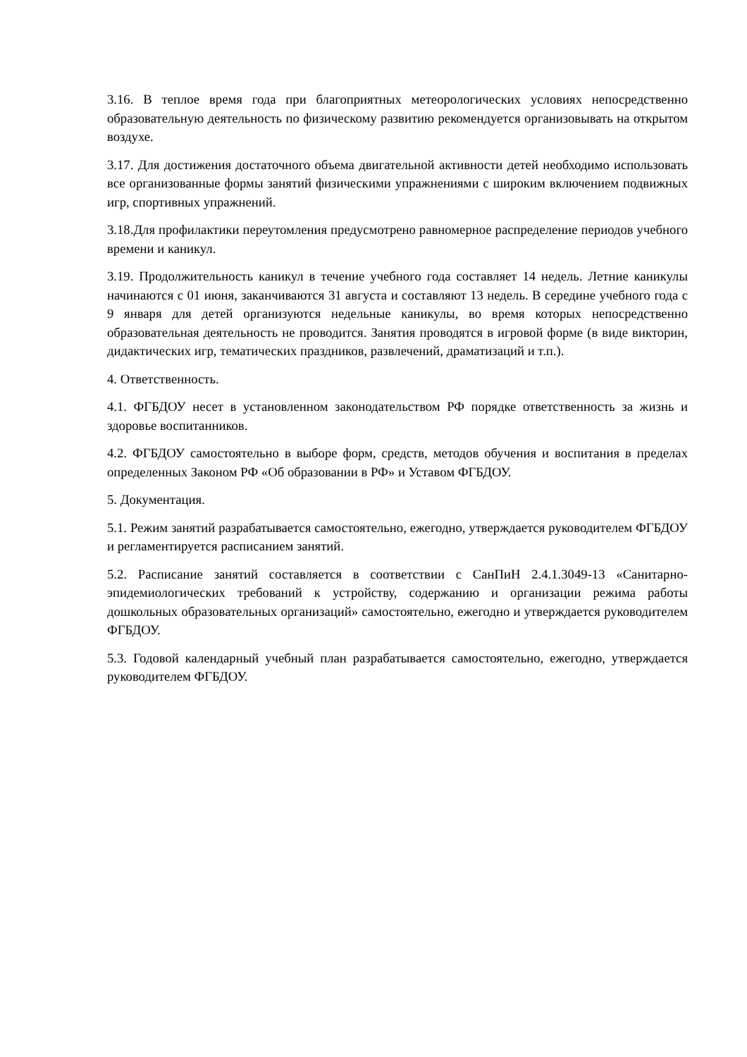3.16. В теплое время года при благоприятных метеорологических условиях непосредственно образовательную деятельность по физическому развитию рекомендуется организовывать на открытом воздухе.
3.17. Для достижения достаточного объема двигательной активности детей необходимо использовать все организованные формы занятий физическими упражнениями с широким включением подвижных игр, спортивных упражнений.
3.18.Для профилактики переутомления предусмотрено равномерное распределение периодов учебного времени и каникул.
3.19. Продолжительность каникул в течение учебного года составляет 14 недель. Летние каникулы начинаются с 01 июня, заканчиваются 31 августа и составляют 13 недель. В середине учебного года с 9 января для детей организуются недельные каникулы, во время которых непосредственно образовательная деятельность не проводится. Занятия проводятся в игровой форме (в виде викторин, дидактических игр, тематических праздников, развлечений, драматизаций и т.п.).
4. Ответственность.
4.1. ФГБДОУ несет в установленном законодательством РФ порядке ответственность за жизнь и здоровье воспитанников.
4.2. ФГБДОУ самостоятельно в выборе форм, средств, методов обучения и воспитания в пределах определенных Законом РФ «Об образовании в РФ» и Уставом ФГБДОУ.
5. Документация.
5.1. Режим занятий разрабатывается самостоятельно, ежегодно, утверждается руководителем ФГБДОУ и регламентируется расписанием занятий.
5.2. Расписание занятий составляется в соответствии с СанПиН 2.4.1.3049-13 «Санитарно-эпидемиологических требований к устройству, содержанию и организации режима работы дошкольных образовательных организаций» самостоятельно, ежегодно и утверждается руководителем ФГБДОУ.
5.3. Годовой календарный учебный план разрабатывается самостоятельно, ежегодно, утверждается руководителем ФГБДОУ.